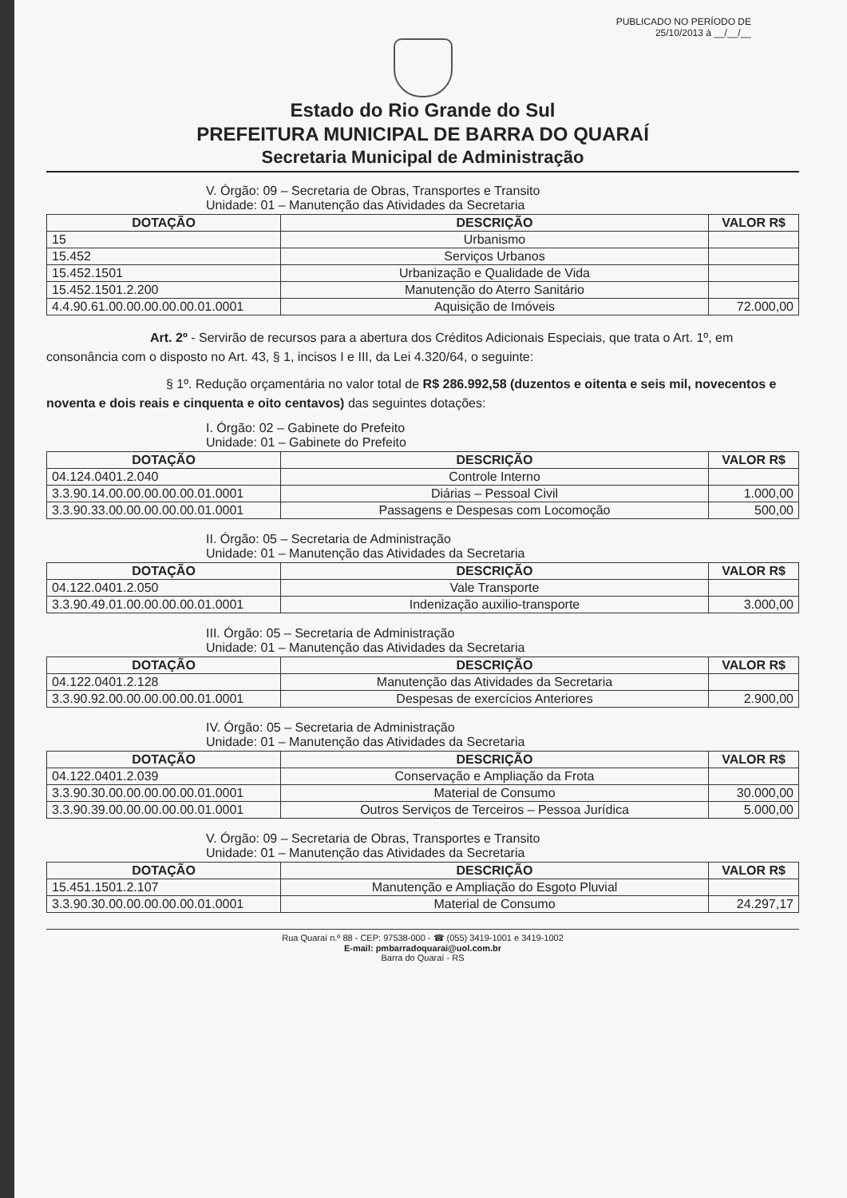PUBLICADO NO PERÍODO DE
25/10/2013 à __/__/__
Estado do Rio Grande do Sul
PREFEITURA MUNICIPAL DE BARRA DO QUARAÍ
Secretaria Municipal de Administração
V. Órgão: 09 – Secretaria de Obras, Transportes e Transito
Unidade: 01 – Manutenção das Atividades da Secretaria
| DOTAÇÃO | DESCRIÇÃO | VALOR R$ |
| --- | --- | --- |
| 15 | Urbanismo | |
| 15.452 | Serviços Urbanos | |
| 15.452.1501 | Urbanização e Qualidade de Vida | |
| 15.452.1501.2.200 | Manutenção do Aterro Sanitário | |
| 4.4.90.61.00.00.00.00.00.01.0001 | Aquisição de Imóveis | 72.000,00 |
Art. 2º - Servirão de recursos para a abertura dos Créditos Adicionais Especiais, que trata o Art. 1º, em consonância com o disposto no Art. 43, § 1, incisos I e III, da Lei 4.320/64, o seguinte:
§ 1º. Redução orçamentária no valor total de R$ 286.992,58 (duzentos e oitenta e seis mil, novecentos e noventa e dois reais e cinquenta e oito centavos) das seguintes dotações:
I. Órgão: 02 – Gabinete do Prefeito
Unidade: 01 – Gabinete do Prefeito
| DOTAÇÃO | DESCRIÇÃO | VALOR R$ |
| --- | --- | --- |
| 04.124.0401.2.040 | Controle Interno | |
| 3.3.90.14.00.00.00.00.00.01.0001 | Diárias – Pessoal Civil | 1.000,00 |
| 3.3.90.33.00.00.00.00.00.01.0001 | Passagens e Despesas com Locomoção | 500,00 |
II. Órgão: 05 – Secretaria de Administração
Unidade: 01 – Manutenção das Atividades da Secretaria
| DOTAÇÃO | DESCRIÇÃO | VALOR R$ |
| --- | --- | --- |
| 04.122.0401.2.050 | Vale Transporte | |
| 3.3.90.49.01.00.00.00.00.01.0001 | Indenização auxilio-transporte | 3.000,00 |
III. Órgão: 05 – Secretaria de Administração
Unidade: 01 – Manutenção das Atividades da Secretaria
| DOTAÇÃO | DESCRIÇÃO | VALOR R$ |
| --- | --- | --- |
| 04.122.0401.2.128 | Manutenção das Atividades da Secretaria | |
| 3.3.90.92.00.00.00.00.00.01.0001 | Despesas de exercícios Anteriores | 2.900,00 |
IV. Órgão: 05 – Secretaria de Administração
Unidade: 01 – Manutenção das Atividades da Secretaria
| DOTAÇÃO | DESCRIÇÃO | VALOR R$ |
| --- | --- | --- |
| 04.122.0401.2.039 | Conservação e Ampliação da Frota | |
| 3.3.90.30.00.00.00.00.00.01.0001 | Material de Consumo | 30.000,00 |
| 3.3.90.39.00.00.00.00.00.01.0001 | Outros Serviços de Terceiros – Pessoa Jurídica | 5.000,00 |
V. Órgão: 09 – Secretaria de Obras, Transportes e Transito
Unidade: 01 – Manutenção das Atividades da Secretaria
| DOTAÇÃO | DESCRIÇÃO | VALOR R$ |
| --- | --- | --- |
| 15.451.1501.2.107 | Manutenção e Ampliação do Esgoto Pluvial | |
| 3.3.90.30.00.00.00.00.00.01.0001 | Material de Consumo | 24.297,17 |
Rua Quaraí n.º 88 - CEP: 97538-000 - ☎ (055) 3419-1001 e 3419-1002
E-mail: pmbarradoquarai@uol.com.br
Barra do Quaraí - RS